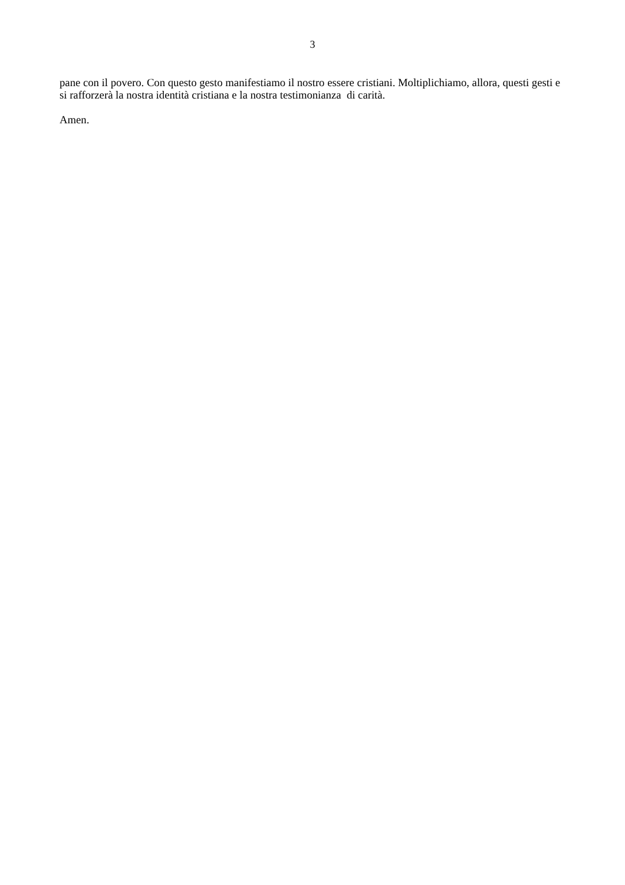3
pane con il povero. Con questo gesto manifestiamo il nostro essere cristiani. Moltiplichiamo, allora, questi gesti e si rafforzerà la nostra identità cristiana e la nostra testimonianza di carità.
Amen.